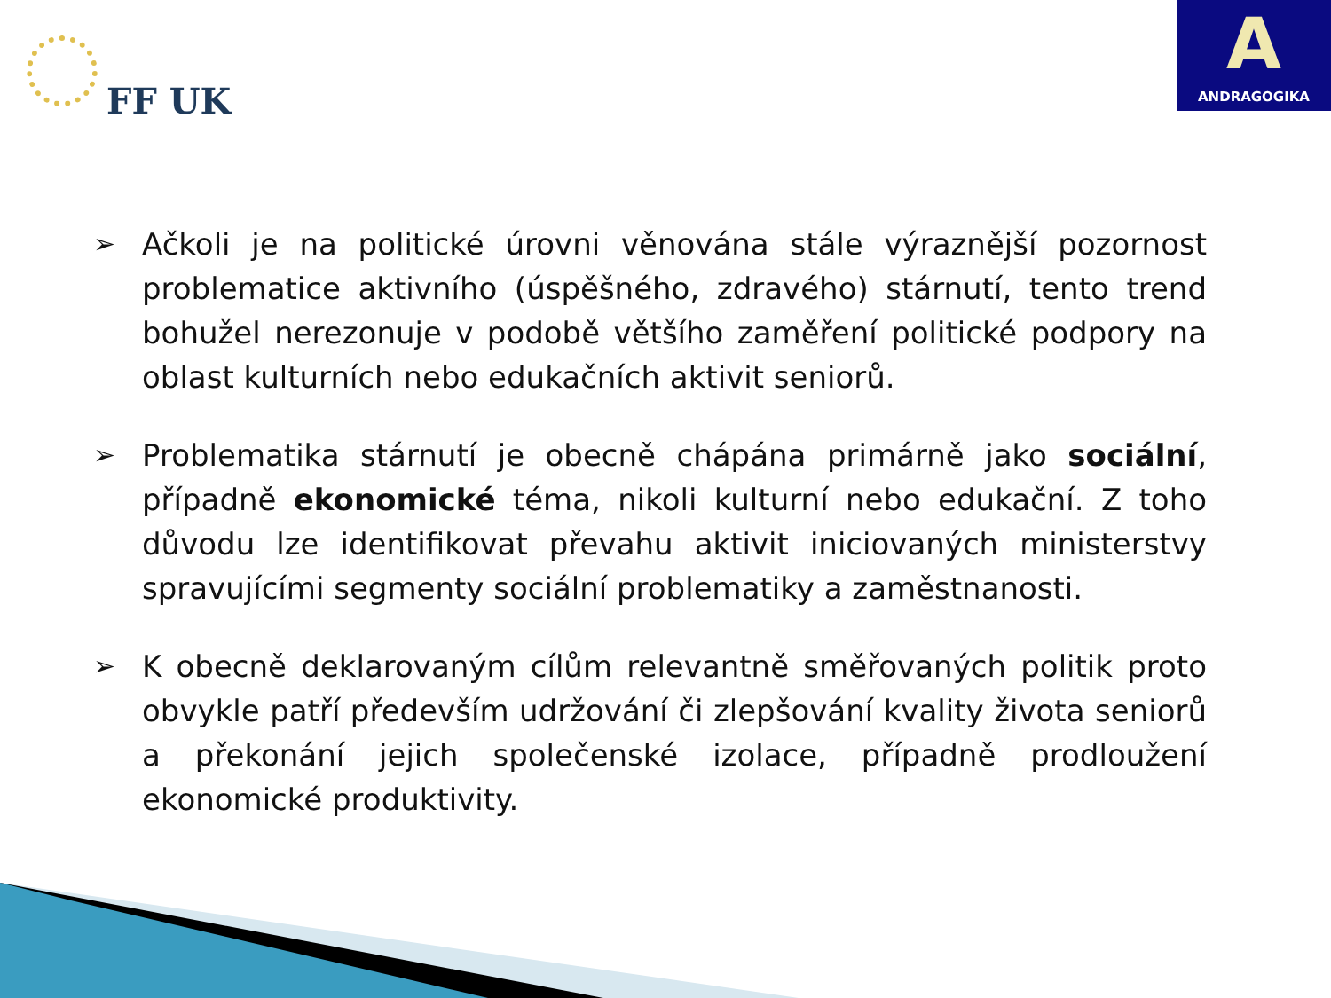FF UK
A
ANDRAGOGIKA
➢ Ačkoli je na politické úrovni věnována stále výraznější pozornost problematice aktivního (úspěšného, zdravého) stárnutí, tento trend bohužel nerezonuje v podobě většího zaměření politické podpory na oblast kulturních nebo edukačních aktivit seniorů.
➢ Problematika stárnutí je obecně chápána primárně jako sociální, případně ekonomické téma, nikoli kulturní nebo edukační. Z toho důvodu lze identifikovat převahu aktivit iniciovaných ministerstvy spravujícími segmenty sociální problematiky a zaměstnanosti.
➢ K obecně deklarovaným cílům relevantně směřovaných politik proto obvykle patří především udržování či zlepšování kvality života seniorů a překonání jejich společenské izolace, případně prodloužení ekonomické produktivity.